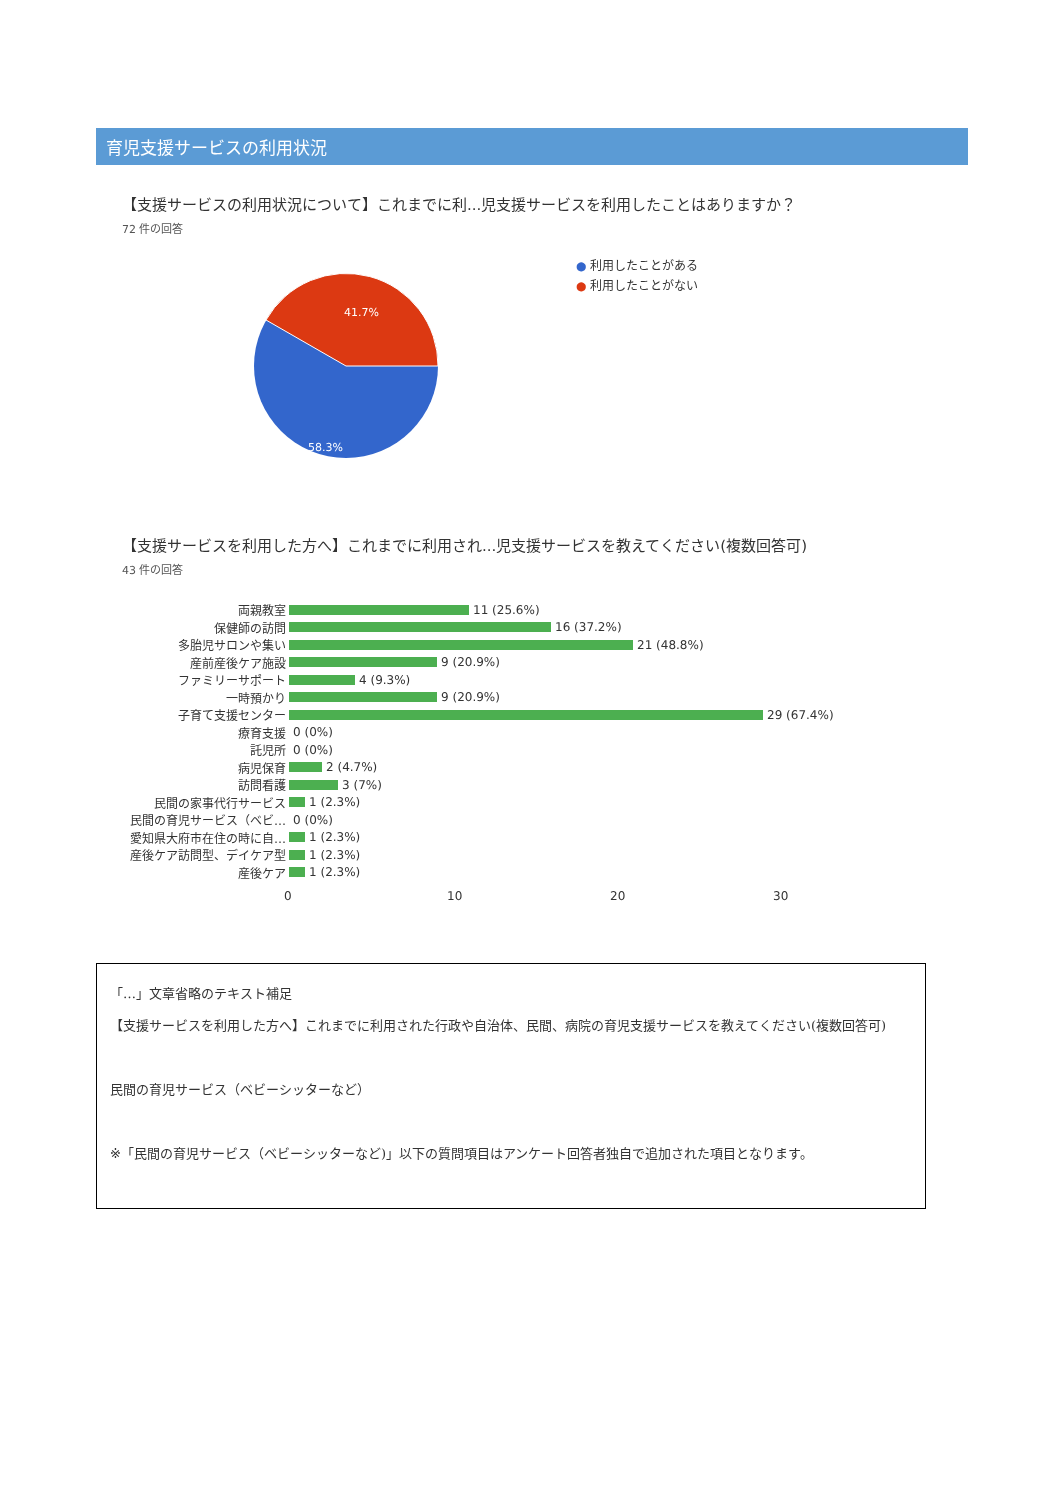育児支援サービスの利用状況
【支援サービスの利用状況について】これまでに利...児支援サービスを利用したことはありますか？
72 件の回答
41.7%
58.3%
● 利用したことがある
● 利用したことがない
【支援サービスを利用した方へ】これまでに利用され...児支援サービスを教えてください(複数回答可)
43 件の回答
両親教室 11 (25.6%)
保健師の訪問 16 (37.2%)
多胎児サロンや集い 21 (48.8%)
産前産後ケア施設 9 (20.9%)
ファミリーサポート 4 (9.3%)
一時預かり 9 (20.9%)
子育て支援センター 29 (67.4%)
療育支援 0 (0%)
託児所 0 (0%)
病児保育 2 (4.7%)
訪問看護 3 (7%)
民間の家事代行サービス 1 (2.3%)
民間の育児サービス（ベビ… 0 (0%)
愛知県大府市在住の時に自… 1 (2.3%)
産後ケア訪問型、デイケア型 1 (2.3%)
産後ケア 1 (2.3%)
0 10 20 30
「…」文章省略のテキスト補足
【支援サービスを利用した方へ】これまでに利用された行政や自治体、民間、病院の育児支援サービスを教えてください(複数回答可)
民間の育児サービス（ベビーシッターなど）
※「民間の育児サービス（ベビーシッターなど)」以下の質問項目はアンケート回答者独自で追加された項目となります。